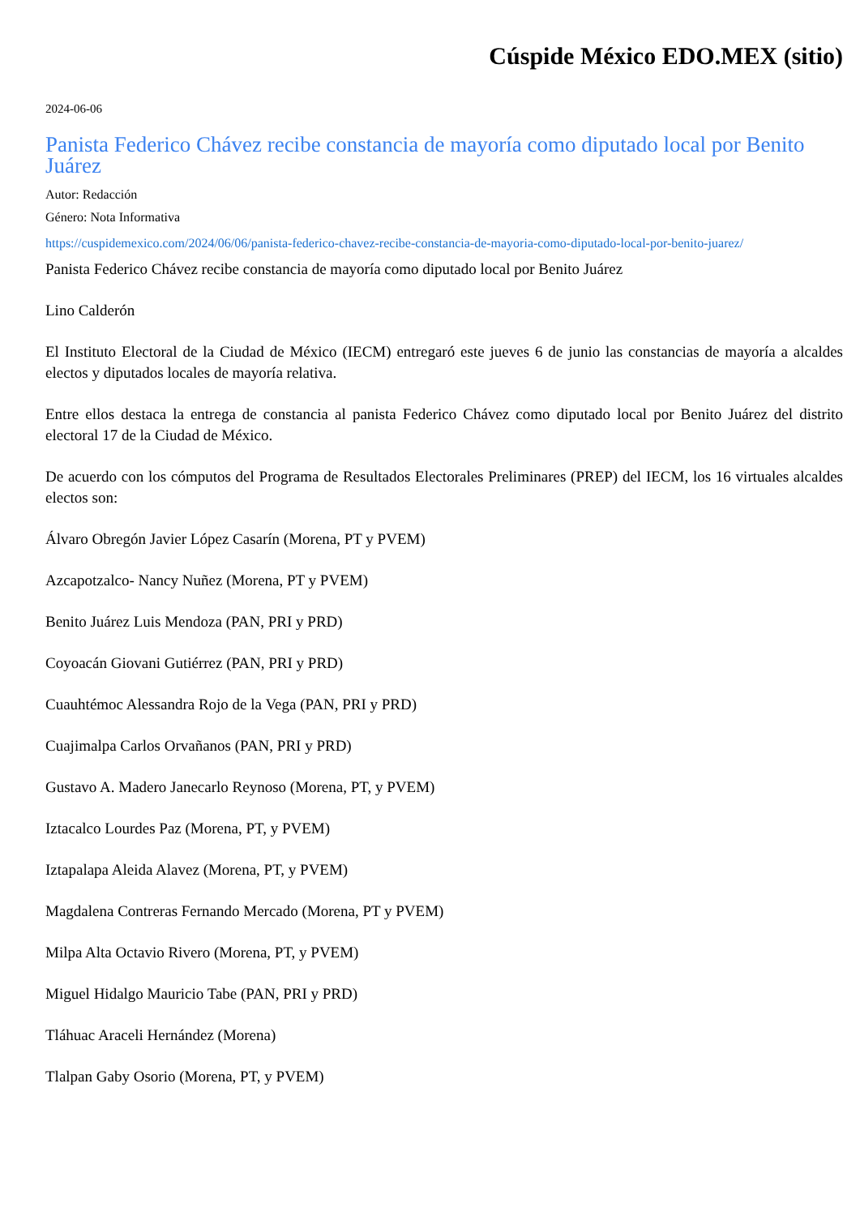Cúspide México EDO.MEX (sitio)
2024-06-06
Panista Federico Chávez recibe constancia de mayoría como diputado local por Benito Juárez
Autor: Redacción
Género: Nota Informativa
https://cuspidemexico.com/2024/06/06/panista-federico-chavez-recibe-constancia-de-mayoria-como-diputado-local-por-benito-juarez/
Panista Federico Chávez recibe constancia de mayoría como diputado local por Benito Juárez
Lino Calderón
El Instituto Electoral de la Ciudad de México (IECM) entregaró este jueves 6 de junio las constancias de mayoría a alcaldes electos y diputados locales de mayoría relativa.
Entre ellos destaca la entrega de constancia al panista Federico Chávez como diputado local por Benito Juárez del distrito electoral 17 de la Ciudad de México.
De acuerdo con los cómputos del Programa de Resultados Electorales Preliminares (PREP) del IECM, los 16 virtuales alcaldes electos son:
Álvaro Obregón Javier López Casarín (Morena, PT y PVEM)
Azcapotzalco- Nancy Nuñez (Morena, PT y PVEM)
Benito Juárez Luis Mendoza (PAN, PRI y PRD)
Coyoacán Giovani Gutiérrez (PAN, PRI y PRD)
Cuauhtémoc Alessandra Rojo de la Vega (PAN, PRI y PRD)
Cuajimalpa Carlos Orvañanos (PAN, PRI y PRD)
Gustavo A. Madero Janecarlo Reynoso (Morena, PT, y PVEM)
Iztacalco Lourdes Paz (Morena, PT, y PVEM)
Iztapalapa Aleida Alavez (Morena, PT, y PVEM)
Magdalena Contreras Fernando Mercado (Morena, PT y PVEM)
Milpa Alta Octavio Rivero (Morena, PT, y PVEM)
Miguel Hidalgo Mauricio Tabe (PAN, PRI y PRD)
Tláhuac Araceli Hernández (Morena)
Tlalpan Gaby Osorio (Morena, PT, y PVEM)